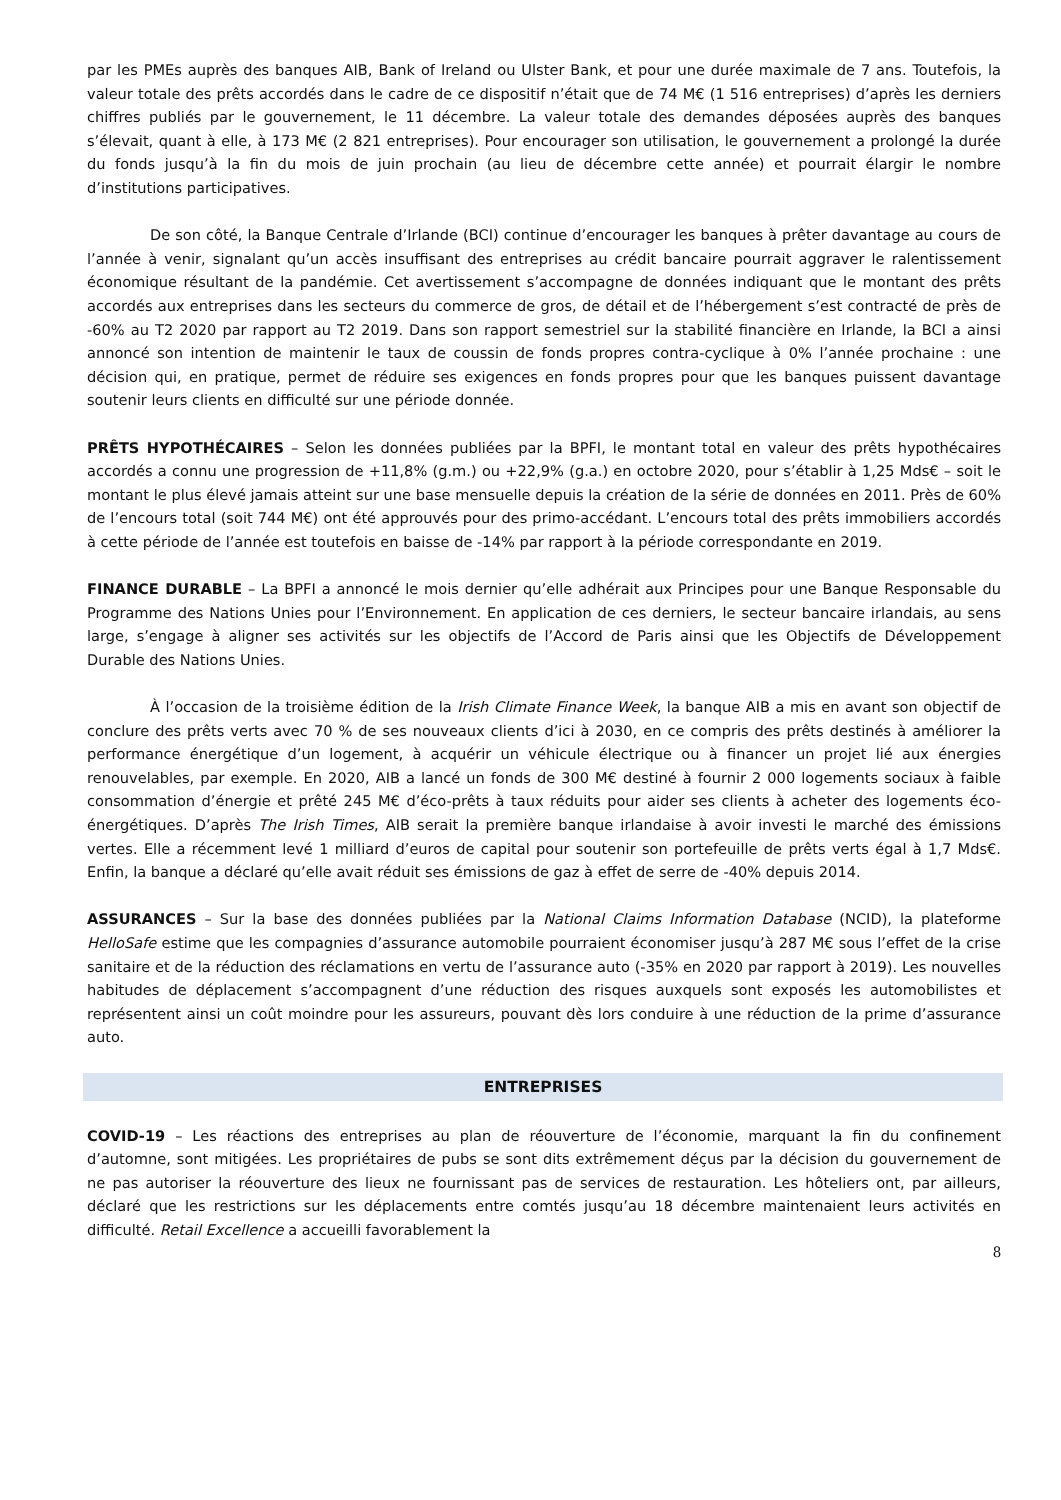par les PMEs auprès des banques AIB, Bank of Ireland ou Ulster Bank, et pour une durée maximale de 7 ans. Toutefois, la valeur totale des prêts accordés dans le cadre de ce dispositif n’était que de 74 M€ (1 516 entreprises) d’après les derniers chiffres publiés par le gouvernement, le 11 décembre. La valeur totale des demandes déposées auprès des banques s’élevait, quant à elle, à 173 M€ (2 821 entreprises). Pour encourager son utilisation, le gouvernement a prolongé la durée du fonds jusqu’à la fin du mois de juin prochain (au lieu de décembre cette année) et pourrait élargir le nombre d’institutions participatives.
De son côté, la Banque Centrale d’Irlande (BCI) continue d’encourager les banques à prêter davantage au cours de l’année à venir, signalant qu’un accès insuffisant des entreprises au crédit bancaire pourrait aggraver le ralentissement économique résultant de la pandémie. Cet avertissement s’accompagne de données indiquant que le montant des prêts accordés aux entreprises dans les secteurs du commerce de gros, de détail et de l’hébergement s’est contracté de près de -60% au T2 2020 par rapport au T2 2019. Dans son rapport semestriel sur la stabilité financière en Irlande, la BCI a ainsi annoncé son intention de maintenir le taux de coussin de fonds propres contra-cyclique à 0% l’année prochaine : une décision qui, en pratique, permet de réduire ses exigences en fonds propres pour que les banques puissent davantage soutenir leurs clients en difficulté sur une période donnée.
PRÊTS HYPOTHÉCAIRES – Selon les données publiées par la BPFI, le montant total en valeur des prêts hypothécaires accordés a connu une progression de +11,8% (g.m.) ou +22,9% (g.a.) en octobre 2020, pour s’établir à 1,25 Mds€ – soit le montant le plus élevé jamais atteint sur une base mensuelle depuis la création de la série de données en 2011. Près de 60% de l’encours total (soit 744 M€) ont été approuvés pour des primo-accédant. L’encours total des prêts immobiliers accordés à cette période de l’année est toutefois en baisse de -14% par rapport à la période correspondante en 2019.
FINANCE DURABLE – La BPFI a annoncé le mois dernier qu’elle adhérait aux Principes pour une Banque Responsable du Programme des Nations Unies pour l’Environnement. En application de ces derniers, le secteur bancaire irlandais, au sens large, s’engage à aligner ses activités sur les objectifs de l’Accord de Paris ainsi que les Objectifs de Développement Durable des Nations Unies.
À l’occasion de la troisième édition de la Irish Climate Finance Week, la banque AIB a mis en avant son objectif de conclure des prêts verts avec 70 % de ses nouveaux clients d’ici à 2030, en ce compris des prêts destinés à améliorer la performance énergétique d’un logement, à acquérir un véhicule électrique ou à financer un projet lié aux énergies renouvelables, par exemple. En 2020, AIB a lancé un fonds de 300 M€ destiné à fournir 2 000 logements sociaux à faible consommation d’énergie et prêté 245 M€ d’éco-prêts à taux réduits pour aider ses clients à acheter des logements éco-énergétiques. D’après The Irish Times, AIB serait la première banque irlandaise à avoir investi le marché des émissions vertes. Elle a récemment levé 1 milliard d’euros de capital pour soutenir son portefeuille de prêts verts égal à 1,7 Mds€. Enfin, la banque a déclaré qu’elle avait réduit ses émissions de gaz à effet de serre de -40% depuis 2014.
ASSURANCES – Sur la base des données publiées par la National Claims Information Database (NCID), la plateforme HelloSafe estime que les compagnies d’assurance automobile pourraient économiser jusqu’à 287 M€ sous l’effet de la crise sanitaire et de la réduction des réclamations en vertu de l’assurance auto (-35% en 2020 par rapport à 2019). Les nouvelles habitudes de déplacement s’accompagnent d’une réduction des risques auxquels sont exposés les automobilistes et représentent ainsi un coût moindre pour les assureurs, pouvant dès lors conduire à une réduction de la prime d’assurance auto.
ENTREPRISES
COVID-19 – Les réactions des entreprises au plan de réouverture de l’économie, marquant la fin du confinement d’automne, sont mitigées. Les propriétaires de pubs se sont dits extrêmement déçus par la décision du gouvernement de ne pas autoriser la réouverture des lieux ne fournissant pas de services de restauration. Les hôteliers ont, par ailleurs, déclaré que les restrictions sur les déplacements entre comtés jusqu’au 18 décembre maintenaient leurs activités en difficulté. Retail Excellence a accueilli favorablement la
8